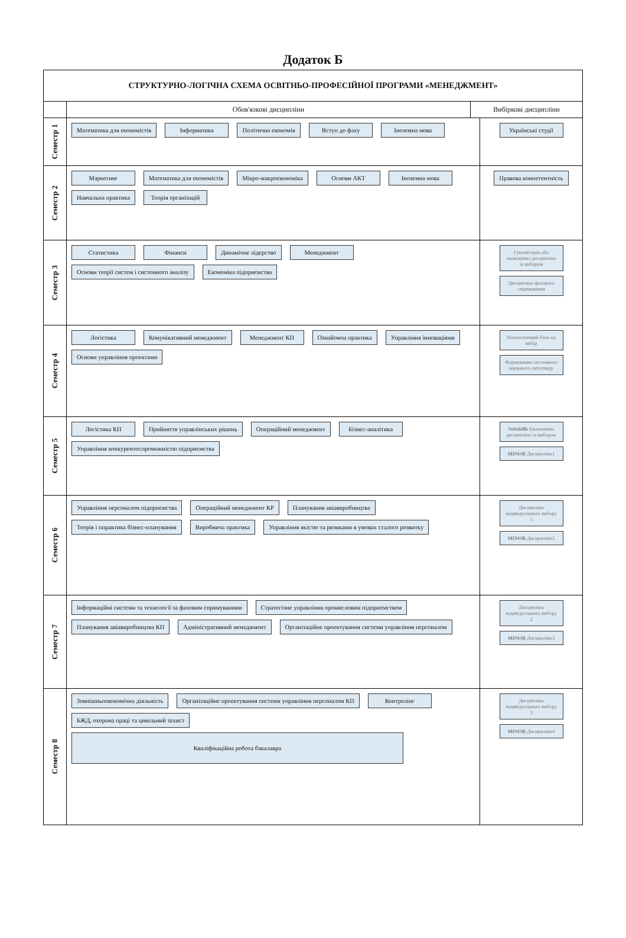Додаток Б
СТРУКТУРНО-ЛОГІЧНА СХЕМА ОСВІТНЬО-ПРОФЕСІЙНОЇ ПРОГРАМИ «МЕНЕДЖМЕНТ»
Обов'язкові дисципліни Вибіркові дисципліни
Семестр 1
Математика для економістів
Інформатика
Політична економія
Вступ до фаху
Іноземна мова
Українські студії
Семестр 2
Маркетинг
Математика для економістів
Мікро-макроекономіка
Основи АКТ
Іноземна мова
Навчальна практика
Теорія організацій
Правова компетентність
Семестр 3
Статистика
Фінанси
Динамічне лідерство
Менеджмент
Основи теорії систем і системного аналізу
Економіка підприємства
Гуманітарна або економічна дисципліна за вибором
Дисципліна фахового спрямування
Семестр 4
Логістика
Комунікативний менеджмент
Менеджмент КП
Ознайомча практика
Управління інноваціями
Основи управління проектами
Математичний блок на вибір
Формування системного наукового світогляду
Семестр 5
Логістика КП
Прийняття управлінських рішень
Операційний менеджмент
Бізнес-аналітика
Управління конкурентоспроможністю підприємства
Softskills Економічна дисципліна за вибором
MINOR Дисципліна1
Семестр 6
Управління персоналом підприємства
Операційний менеджмент КР
Планування авіавиробництва
Теорія і ппрактика бізнес-планування
Виробнича практика
Управління якістю та ризиками в умовах сталого розвитку
Дисципліна індивідуального вибору 1
MINOR Дисципліна2
Семестр 7
Інформаційні системи та технології за фаховим спрямуванням
Стратегічне управління промисловим підприємством
Планування авіавиробництва КП
Адміністративний менеджмент
Організаційне проектування системи управління персоналом
Дисципліна індивідуального вибору 2
MINOR Дисципліна3
Семестр 8
Зовнішньоекономічна діяльність
Організаційне проектування системи управління персоналом КП
Контролінг
БЖД, охорона праці та цивільний захист
Кваліфікаційна робота бакалавра
Дисципліна індивідуального вибору 3
MINOR Дисципліна4